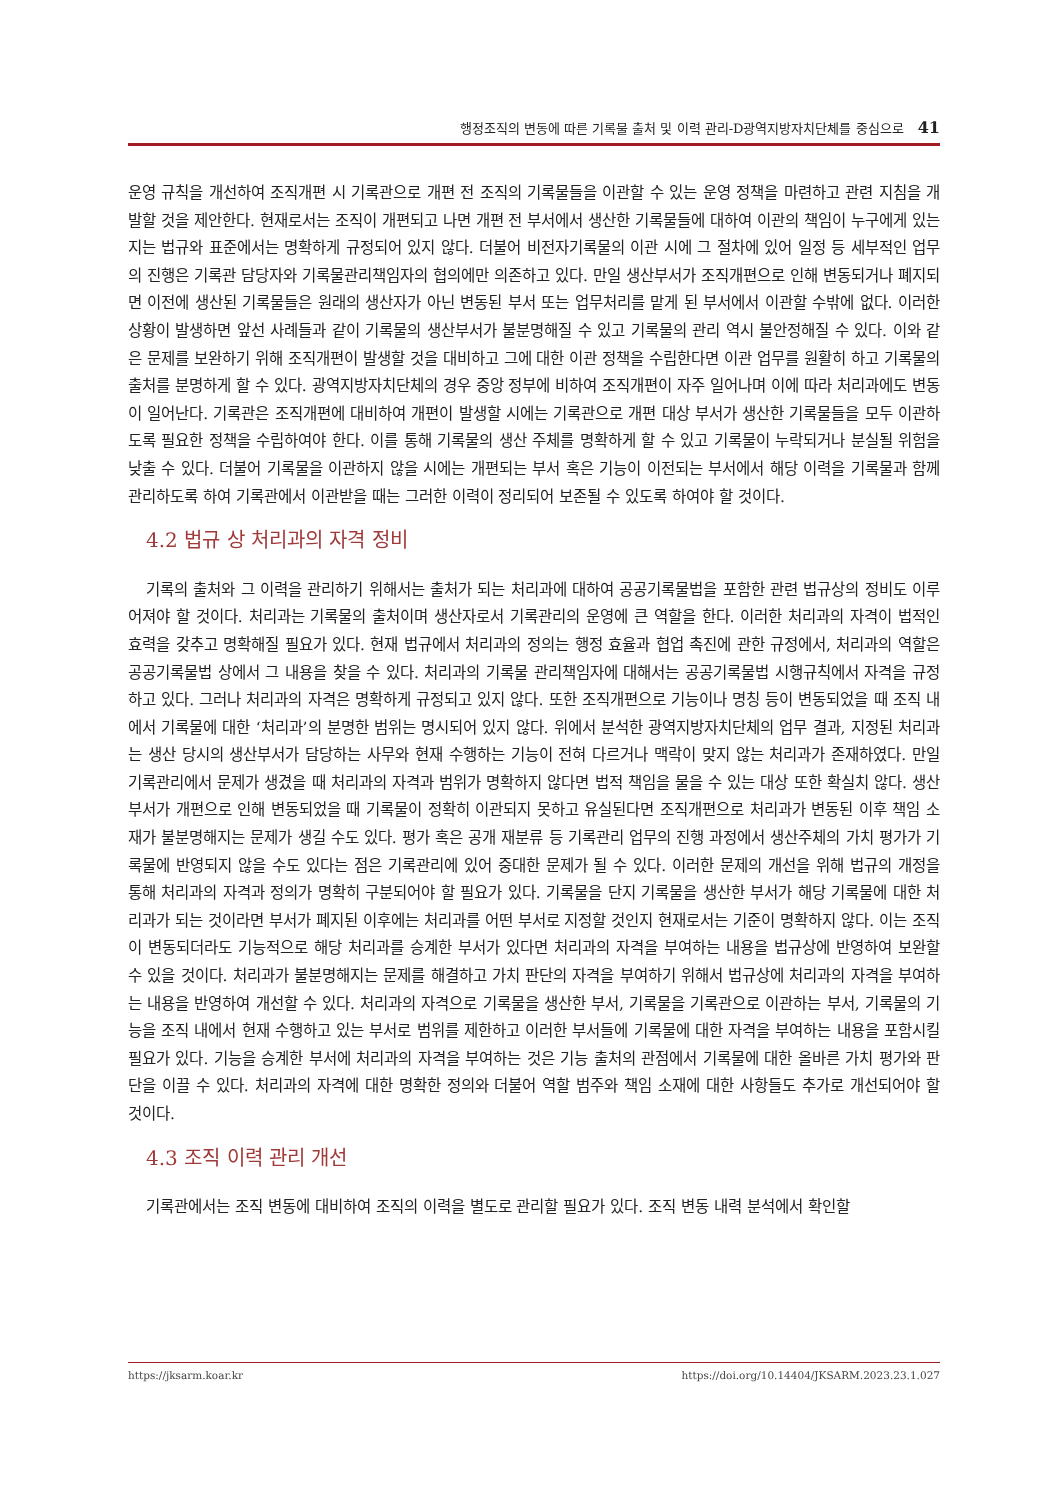행정조직의 변동에 따른 기록물 출처 및 이력 관리-D광역지방자치단체를 중심으로 41
운영 규칙을 개선하여 조직개편 시 기록관으로 개편 전 조직의 기록물들을 이관할 수 있는 운영 정책을 마련하고 관련 지침을 개발할 것을 제안한다. 현재로서는 조직이 개편되고 나면 개편 전 부서에서 생산한 기록물들에 대하여 이관의 책임이 누구에게 있는지는 법규와 표준에서는 명확하게 규정되어 있지 않다. 더불어 비전자기록물의 이관 시에 그 절차에 있어 일정 등 세부적인 업무의 진행은 기록관 담당자와 기록물관리책임자의 협의에만 의존하고 있다. 만일 생산부서가 조직개편으로 인해 변동되거나 폐지되면 이전에 생산된 기록물들은 원래의 생산자가 아닌 변동된 부서 또는 업무처리를 맡게 된 부서에서 이관할 수밖에 없다. 이러한 상황이 발생하면 앞선 사례들과 같이 기록물의 생산부서가 불분명해질 수 있고 기록물의 관리 역시 불안정해질 수 있다. 이와 같은 문제를 보완하기 위해 조직개편이 발생할 것을 대비하고 그에 대한 이관 정책을 수립한다면 이관 업무를 원활히 하고 기록물의 출처를 분명하게 할 수 있다. 광역지방자치단체의 경우 중앙 정부에 비하여 조직개편이 자주 일어나며 이에 따라 처리과에도 변동이 일어난다. 기록관은 조직개편에 대비하여 개편이 발생할 시에는 기록관으로 개편 대상 부서가 생산한 기록물들을 모두 이관하도록 필요한 정책을 수립하여야 한다. 이를 통해 기록물의 생산 주체를 명확하게 할 수 있고 기록물이 누락되거나 분실될 위험을 낮출 수 있다. 더불어 기록물을 이관하지 않을 시에는 개편되는 부서 혹은 기능이 이전되는 부서에서 해당 이력을 기록물과 함께 관리하도록 하여 기록관에서 이관받을 때는 그러한 이력이 정리되어 보존될 수 있도록 하여야 할 것이다.
4.2 법규 상 처리과의 자격 정비
기록의 출처와 그 이력을 관리하기 위해서는 출처가 되는 처리과에 대하여 공공기록물법을 포함한 관련 법규상의 정비도 이루어져야 할 것이다. 처리과는 기록물의 출처이며 생산자로서 기록관리의 운영에 큰 역할을 한다. 이러한 처리과의 자격이 법적인 효력을 갖추고 명확해질 필요가 있다. 현재 법규에서 처리과의 정의는 행정 효율과 협업 촉진에 관한 규정에서, 처리과의 역할은 공공기록물법 상에서 그 내용을 찾을 수 있다. 처리과의 기록물 관리책임자에 대해서는 공공기록물법 시행규칙에서 자격을 규정하고 있다. 그러나 처리과의 자격은 명확하게 규정되고 있지 않다. 또한 조직개편으로 기능이나 명칭 등이 변동되었을 때 조직 내에서 기록물에 대한 ‘처리과’의 분명한 범위는 명시되어 있지 않다. 위에서 분석한 광역지방자치단체의 업무 결과, 지정된 처리과는 생산 당시의 생산부서가 담당하는 사무와 현재 수행하는 기능이 전혀 다르거나 맥락이 맞지 않는 처리과가 존재하였다. 만일 기록관리에서 문제가 생겼을 때 처리과의 자격과 범위가 명확하지 않다면 법적 책임을 물을 수 있는 대상 또한 확실치 않다. 생산부서가 개편으로 인해 변동되었을 때 기록물이 정확히 이관되지 못하고 유실된다면 조직개편으로 처리과가 변동된 이후 책임 소재가 불분명해지는 문제가 생길 수도 있다. 평가 혹은 공개 재분류 등 기록관리 업무의 진행 과정에서 생산주체의 가치 평가가 기록물에 반영되지 않을 수도 있다는 점은 기록관리에 있어 중대한 문제가 될 수 있다. 이러한 문제의 개선을 위해 법규의 개정을 통해 처리과의 자격과 정의가 명확히 구분되어야 할 필요가 있다. 기록물을 단지 기록물을 생산한 부서가 해당 기록물에 대한 처리과가 되는 것이라면 부서가 폐지된 이후에는 처리과를 어떤 부서로 지정할 것인지 현재로서는 기준이 명확하지 않다. 이는 조직이 변동되더라도 기능적으로 해당 처리과를 승계한 부서가 있다면 처리과의 자격을 부여하는 내용을 법규상에 반영하여 보완할 수 있을 것이다. 처리과가 불분명해지는 문제를 해결하고 가치 판단의 자격을 부여하기 위해서 법규상에 처리과의 자격을 부여하는 내용을 반영하여 개선할 수 있다. 처리과의 자격으로 기록물을 생산한 부서, 기록물을 기록관으로 이관하는 부서, 기록물의 기능을 조직 내에서 현재 수행하고 있는 부서로 범위를 제한하고 이러한 부서들에 기록물에 대한 자격을 부여하는 내용을 포함시킬 필요가 있다. 기능을 승계한 부서에 처리과의 자격을 부여하는 것은 기능 출처의 관점에서 기록물에 대한 올바른 가치 평가와 판단을 이끌 수 있다. 처리과의 자격에 대한 명확한 정의와 더불어 역할 범주와 책임 소재에 대한 사항들도 추가로 개선되어야 할 것이다.
4.3 조직 이력 관리 개선
기록관에서는 조직 변동에 대비하여 조직의 이력을 별도로 관리할 필요가 있다. 조직 변동 내력 분석에서 확인할
https://jksarm.koar.kr https://doi.org/10.14404/JKSARM.2023.23.1.027